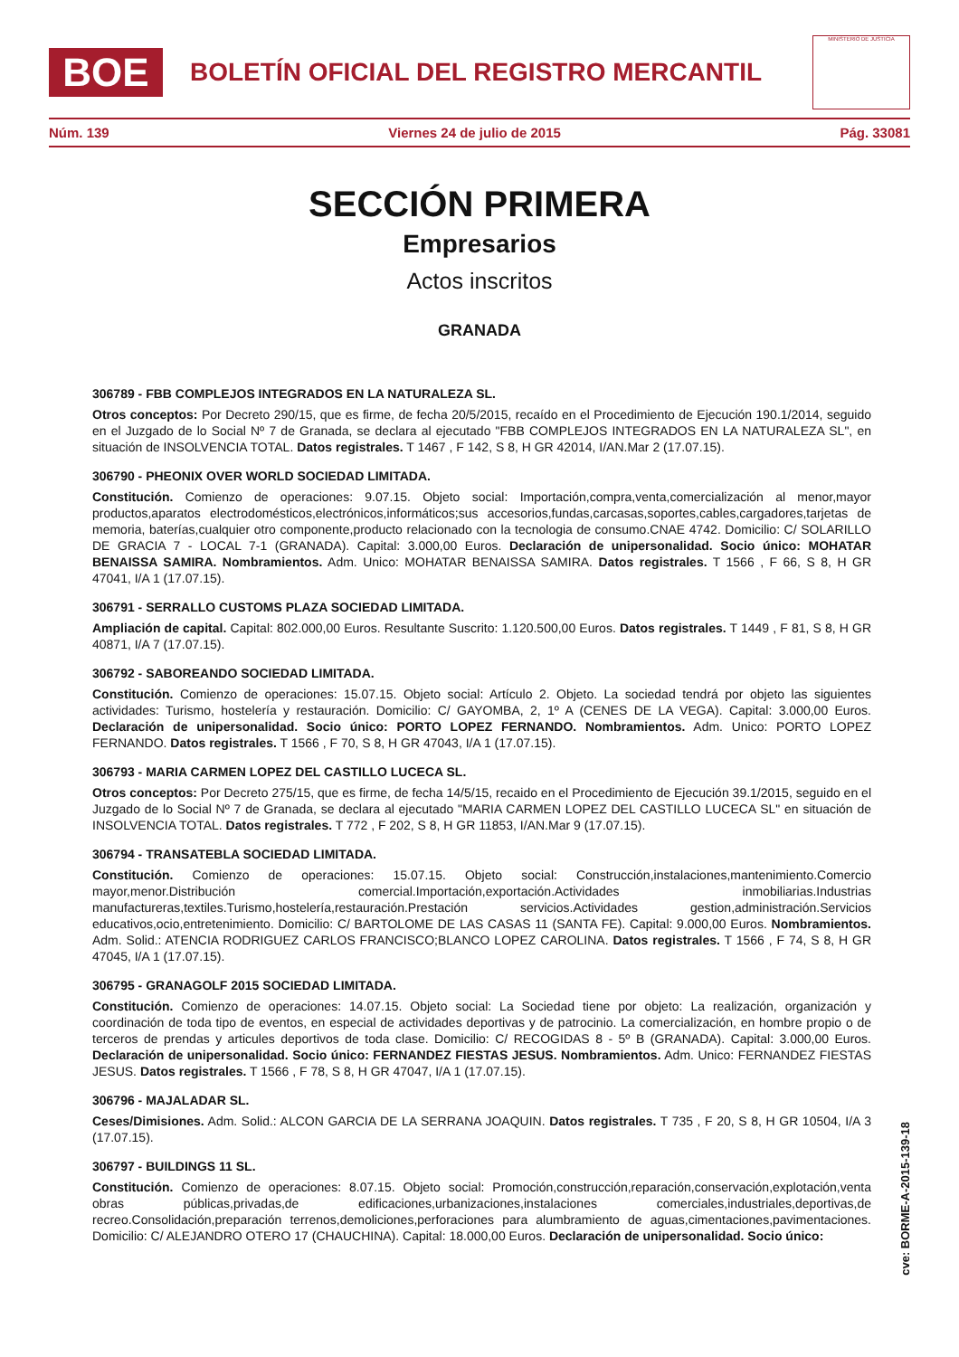BOE
BOLETÍN OFICIAL DEL REGISTRO MERCANTIL
MINISTERIO DE JUSTICIA
Núm. 139 Viernes 24 de julio de 2015 Pág. 33081
SECCIÓN PRIMERA
Empresarios
Actos inscritos
GRANADA
306789 - FBB COMPLEJOS INTEGRADOS EN LA NATURALEZA SL.
Otros conceptos: Por Decreto 290/15, que es firme, de fecha 20/5/2015, recaído en el Procedimiento de Ejecución 190.1/2014, seguido en el Juzgado de lo Social Nº 7 de Granada, se declara al ejecutado "FBB COMPLEJOS INTEGRADOS EN LA NATURALEZA SL", en situación de INSOLVENCIA TOTAL. Datos registrales. T 1467 , F 142, S 8, H GR 42014, I/AN.Mar 2 (17.07.15).
306790 - PHEONIX OVER WORLD SOCIEDAD LIMITADA.
Constitución. Comienzo de operaciones: 9.07.15. Objeto social: Importación,compra,venta,comercialización al menor,mayor productos,aparatos electrodomésticos,electrónicos,informáticos;sus accesorios,fundas,carcasas,soportes,cables,cargadores,tarjetas de memoria, baterías,cualquier otro componente,producto relacionado con la tecnologia de consumo.CNAE 4742. Domicilio: C/ SOLARILLO DE GRACIA 7 - LOCAL 7-1 (GRANADA). Capital: 3.000,00 Euros. Declaración de unipersonalidad. Socio único: MOHATAR BENAISSA SAMIRA. Nombramientos. Adm. Unico: MOHATAR BENAISSA SAMIRA. Datos registrales. T 1566 , F 66, S 8, H GR 47041, I/A 1 (17.07.15).
306791 - SERRALLO CUSTOMS PLAZA SOCIEDAD LIMITADA.
Ampliación de capital. Capital: 802.000,00 Euros. Resultante Suscrito: 1.120.500,00 Euros. Datos registrales. T 1449 , F 81, S 8, H GR 40871, I/A 7 (17.07.15).
306792 - SABOREANDO SOCIEDAD LIMITADA.
Constitución. Comienzo de operaciones: 15.07.15. Objeto social: Artículo 2. Objeto. La sociedad tendrá por objeto las siguientes actividades: Turismo, hostelería y restauración. Domicilio: C/ GAYOMBA, 2, 1º A (CENES DE LA VEGA). Capital: 3.000,00 Euros. Declaración de unipersonalidad. Socio único: PORTO LOPEZ FERNANDO. Nombramientos. Adm. Unico: PORTO LOPEZ FERNANDO. Datos registrales. T 1566 , F 70, S 8, H GR 47043, I/A 1 (17.07.15).
306793 - MARIA CARMEN LOPEZ DEL CASTILLO LUCECA SL.
Otros conceptos: Por Decreto 275/15, que es firme, de fecha 14/5/15, recaido en el Procedimiento de Ejecución 39.1/2015, seguido en el Juzgado de lo Social Nº 7 de Granada, se declara al ejecutado "MARIA CARMEN LOPEZ DEL CASTILLO LUCECA SL" en situación de INSOLVENCIA TOTAL. Datos registrales. T 772 , F 202, S 8, H GR 11853, I/AN.Mar 9 (17.07.15).
306794 - TRANSATEBLA SOCIEDAD LIMITADA.
Constitución. Comienzo de operaciones: 15.07.15. Objeto social: Construcción,instalaciones,mantenimiento.Comercio mayor,menor.Distribución comercial.Importación,exportación.Actividades inmobiliarias.Industrias manufactureras,textiles.Turismo,hostelería,restauración.Prestación servicios.Actividades gestion,administración.Servicios educativos,ocio,entretenimiento. Domicilio: C/ BARTOLOME DE LAS CASAS 11 (SANTA FE). Capital: 9.000,00 Euros. Nombramientos. Adm. Solid.: ATENCIA RODRIGUEZ CARLOS FRANCISCO;BLANCO LOPEZ CAROLINA. Datos registrales. T 1566 , F 74, S 8, H GR 47045, I/A 1 (17.07.15).
306795 - GRANAGOLF 2015 SOCIEDAD LIMITADA.
Constitución. Comienzo de operaciones: 14.07.15. Objeto social: La Sociedad tiene por objeto: La realización, organización y coordinación de toda tipo de eventos, en especial de actividades deportivas y de patrocinio. La comercialización, en hombre propio o de terceros de prendas y articules deportivos de toda clase. Domicilio: C/ RECOGIDAS 8 - 5º B (GRANADA). Capital: 3.000,00 Euros. Declaración de unipersonalidad. Socio único: FERNANDEZ FIESTAS JESUS. Nombramientos. Adm. Unico: FERNANDEZ FIESTAS JESUS. Datos registrales. T 1566 , F 78, S 8, H GR 47047, I/A 1 (17.07.15).
306796 - MAJALADAR SL.
Ceses/Dimisiones. Adm. Solid.: ALCON GARCIA DE LA SERRANA JOAQUIN. Datos registrales. T 735 , F 20, S 8, H GR 10504, I/A 3 (17.07.15).
306797 - BUILDINGS 11 SL.
Constitución. Comienzo de operaciones: 8.07.15. Objeto social: Promoción,construcción,reparación,conservación,explotación,venta obras públicas,privadas,de edificaciones,urbanizaciones,instalaciones comerciales,industriales,deportivas,de recreo.Consolidación,preparación terrenos,demoliciones,perforaciones para alumbramiento de aguas,cimentaciones,pavimentaciones. Domicilio: C/ ALEJANDRO OTERO 17 (CHAUCHINA). Capital: 18.000,00 Euros. Declaración de unipersonalidad. Socio único:
cve: BORME-A-2015-139-18